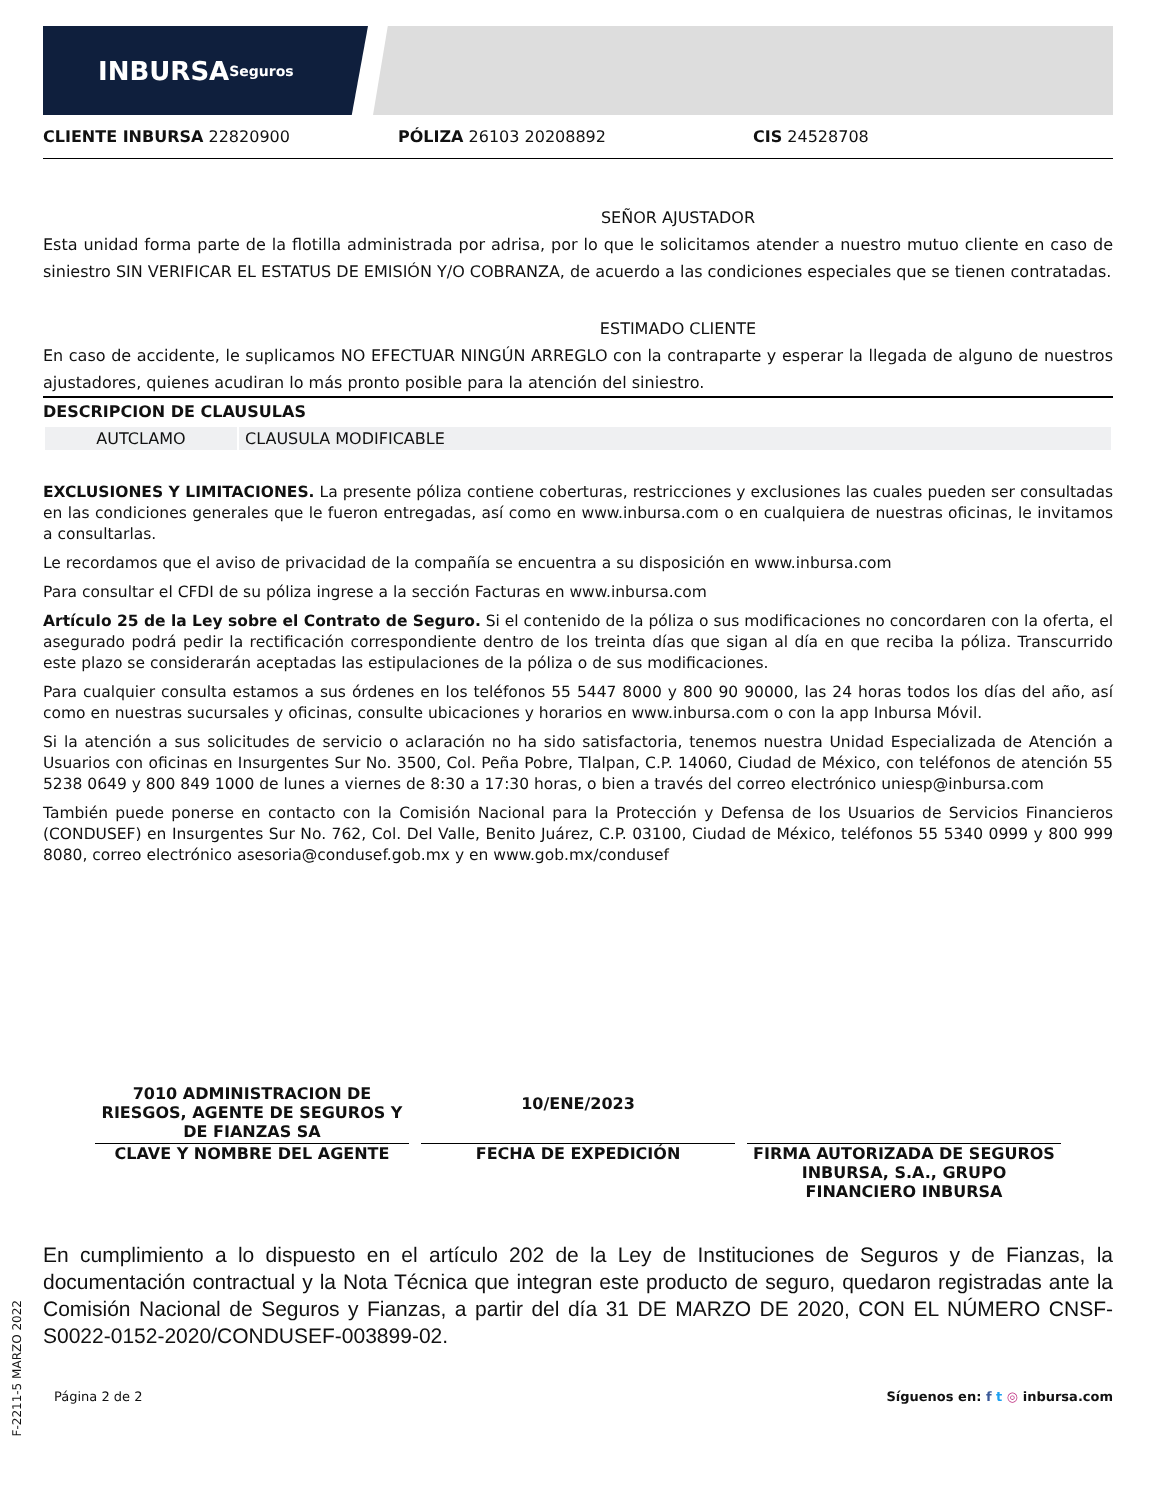INBURSA
Seguros
CLIENTE INBURSA 22820900 PÓLIZA 26103 20208892 CIS 24528708
SEÑOR AJUSTADOR
Esta unidad forma parte de la flotilla administrada por adrisa, por lo que le solicitamos atender a nuestro mutuo cliente en caso de siniestro SIN VERIFICAR EL ESTATUS DE EMISIÓN Y/O COBRANZA, de acuerdo a las condiciones especiales que se tienen contratadas.
ESTIMADO CLIENTE
En caso de accidente, le suplicamos NO EFECTUAR NINGÚN ARREGLO con la contraparte y esperar la llegada de alguno de nuestros ajustadores, quienes acudiran lo más pronto posible para la atención del siniestro.
DESCRIPCION DE CLAUSULAS
| AUTCLAMO | CLAUSULA MODIFICABLE |
EXCLUSIONES Y LIMITACIONES. La presente póliza contiene coberturas, restricciones y exclusiones las cuales pueden ser consultadas en las condiciones generales que le fueron entregadas, así como en www.inbursa.com o en cualquiera de nuestras oficinas, le invitamos a consultarlas.
Le recordamos que el aviso de privacidad de la compañía se encuentra a su disposición en www.inbursa.com
Para consultar el CFDI de su póliza ingrese a la sección Facturas en www.inbursa.com
Artículo 25 de la Ley sobre el Contrato de Seguro. Si el contenido de la póliza o sus modificaciones no concordaren con la oferta, el asegurado podrá pedir la rectificación correspondiente dentro de los treinta días que sigan al día en que reciba la póliza. Transcurrido este plazo se considerarán aceptadas las estipulaciones de la póliza o de sus modificaciones.
Para cualquier consulta estamos a sus órdenes en los teléfonos 55 5447 8000 y 800 90 90000, las 24 horas todos los días del año, así como en nuestras sucursales y oficinas, consulte ubicaciones y horarios en www.inbursa.com o con la app Inbursa Móvil.
Si la atención a sus solicitudes de servicio o aclaración no ha sido satisfactoria, tenemos nuestra Unidad Especializada de Atención a Usuarios con oficinas en Insurgentes Sur No. 3500, Col. Peña Pobre, Tlalpan, C.P. 14060, Ciudad de México, con teléfonos de atención 55 5238 0649 y 800 849 1000 de lunes a viernes de 8:30 a 17:30 horas, o bien a través del correo electrónico uniesp@inbursa.com
También puede ponerse en contacto con la Comisión Nacional para la Protección y Defensa de los Usuarios de Servicios Financieros (CONDUSEF) en Insurgentes Sur No. 762, Col. Del Valle, Benito Juárez, C.P. 03100, Ciudad de México, teléfonos 55 5340 0999 y 800 999 8080, correo electrónico asesoria@condusef.gob.mx y en www.gob.mx/condusef
7010 ADMINISTRACION DE RIESGOS, AGENTE DE SEGUROS Y DE FIANZAS SA
CLAVE Y NOMBRE DEL AGENTE
10/ENE/2023
FECHA DE EXPEDICIÓN
FIRMA AUTORIZADA DE SEGUROS INBURSA, S.A., GRUPO FINANCIERO INBURSA
En cumplimiento a lo dispuesto en el artículo 202 de la Ley de Instituciones de Seguros y de Fianzas, la documentación contractual y la Nota Técnica que integran este producto de seguro, quedaron registradas ante la Comisión Nacional de Seguros y Fianzas, a partir del día 31 DE MARZO DE 2020, CON EL NÚMERO CNSF-S0022-0152-2020/CONDUSEF-003899-02.
Página 2 de 2 Síguenos en: f t ◎ inbursa.com
F-2211-5 MARZO 2022